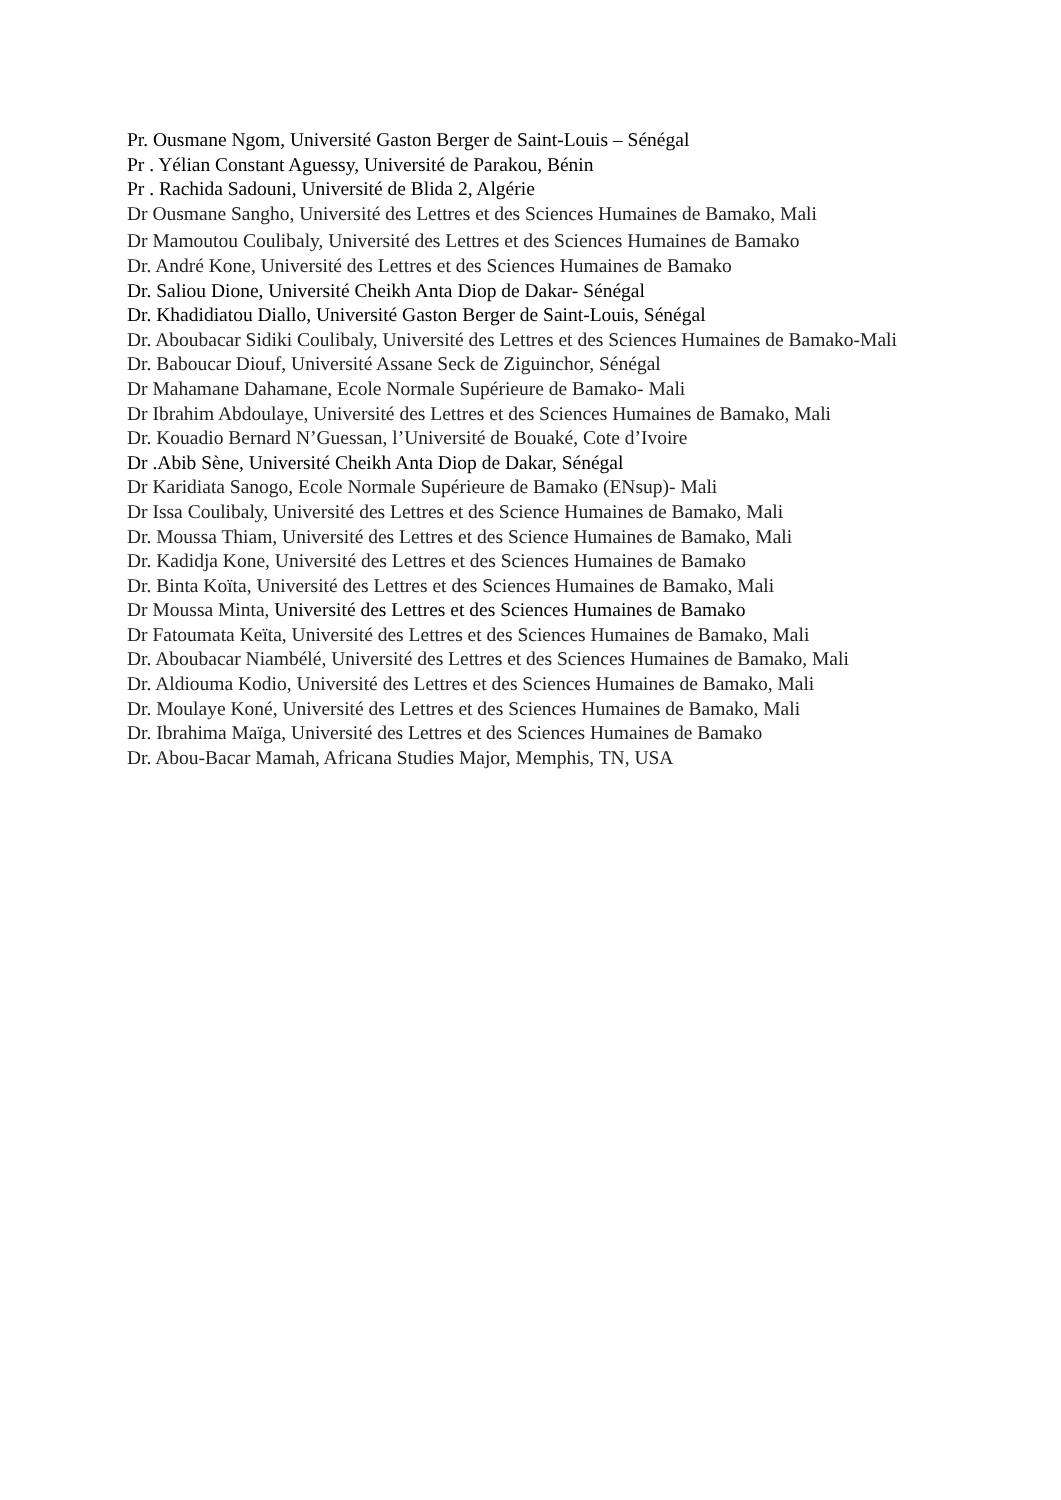Pr. Ousmane Ngom, Université Gaston Berger de Saint-Louis – Sénégal
Pr . Yélian Constant Aguessy, Université de Parakou, Bénin
Pr . Rachida Sadouni, Université de Blida 2, Algérie
Dr Ousmane Sangho, Université des Lettres et des Sciences Humaines de Bamako, Mali
Dr Mamoutou Coulibaly, Université des Lettres et des Sciences Humaines de Bamako
Dr. André Kone, Université des Lettres et des Sciences Humaines de Bamako
Dr. Saliou Dione, Université Cheikh Anta Diop de Dakar- Sénégal
Dr. Khadidiatou Diallo, Université Gaston Berger de Saint-Louis, Sénégal
Dr. Aboubacar Sidiki Coulibaly, Université des Lettres et des Sciences Humaines de Bamako-Mali
Dr. Baboucar Diouf, Université Assane Seck de Ziguinchor, Sénégal
Dr Mahamane Dahamane, Ecole Normale Supérieure de Bamako- Mali
Dr Ibrahim Abdoulaye, Université des Lettres et des Sciences Humaines de Bamako, Mali
Dr. Kouadio Bernard N’Guessan, l’Université de Bouaké, Cote d’Ivoire
Dr .Abib Sène, Université Cheikh Anta Diop de Dakar, Sénégal
Dr Karidiata Sanogo, Ecole Normale Supérieure de Bamako (ENsup)- Mali
Dr Issa Coulibaly, Université des Lettres et des Science Humaines de Bamako, Mali
Dr. Moussa Thiam, Université des Lettres et des Science Humaines de Bamako, Mali
Dr. Kadidja Kone, Université des Lettres et des Sciences Humaines de Bamako
Dr. Binta Koïta, Université des Lettres et des Sciences Humaines de Bamako, Mali
Dr Moussa Minta, Université des Lettres et des Sciences Humaines de Bamako
Dr Fatoumata Keïta, Université des Lettres et des Sciences Humaines de Bamako, Mali
Dr. Aboubacar Niambélé, Université des Lettres et des Sciences Humaines de Bamako, Mali
Dr. Aldiouma Kodio, Université des Lettres et des Sciences Humaines de Bamako, Mali
Dr. Moulaye Koné, Université des Lettres et des Sciences Humaines de Bamako, Mali
Dr. Ibrahima Maïga, Université des Lettres et des Sciences Humaines de Bamako
Dr. Abou-Bacar Mamah, Africana Studies Major, Memphis, TN, USA